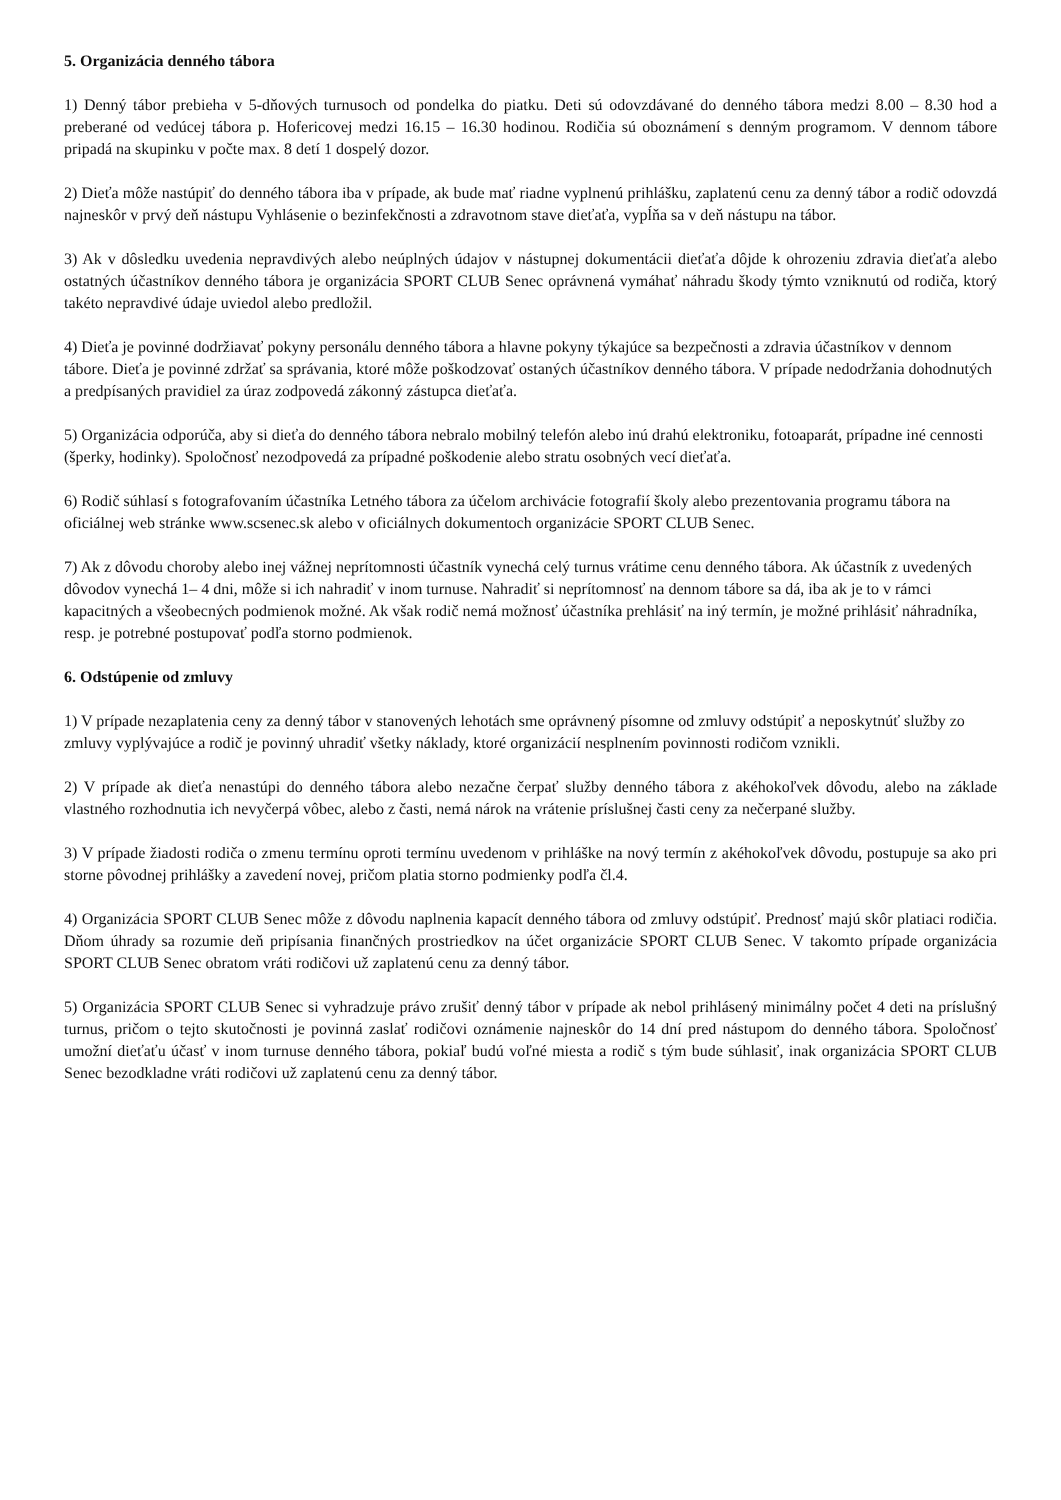5. Organizácia denného tábora
1) Denný tábor prebieha v 5-dňových turnusoch od pondelka do piatku. Deti sú odovzdávané do denného tábora medzi 8.00 – 8.30 hod a preberané od vedúcej tábora p. Hofericovej medzi 16.15 – 16.30 hodinou. Rodičia sú oboznámení s denným programom. V dennom tábore pripadá na skupinku v počte max. 8 detí 1 dospelý dozor.
2) Dieťa môže nastúpiť do denného tábora iba v prípade, ak bude mať riadne vyplnenú prihlášku, zaplatenú cenu za denný tábor a rodič odovzdá najneskôr v prvý deň nástupu Vyhlásenie o bezinfekčnosti a zdravotnom stave dieťaťa, vypĺňa sa v deň nástupu na tábor.
3) Ak v dôsledku uvedenia nepravdivých alebo neúplných údajov v nástupnej dokumentácii dieťaťa dôjde k ohrozeniu zdravia dieťaťa alebo ostatných účastníkov denného tábora je organizácia SPORT CLUB Senec oprávnená vymáhať náhradu škody týmto vzniknutú od rodiča, ktorý takéto nepravdivé údaje uviedol alebo predložil.
4) Dieťa je povinné dodržiavať pokyny personálu denného tábora a hlavne pokyny týkajúce sa bezpečnosti a zdravia účastníkov v dennom tábore. Dieťa je povinné zdržať sa správania, ktoré môže poškodzovať ostaných účastníkov denného tábora. V prípade nedodržania dohodnutých a predpísaných pravidiel za úraz zodpovedá zákonný zástupca dieťaťa.
5) Organizácia odporúča, aby si dieťa do denného tábora nebralo mobilný telefón alebo inú drahú elektroniku, fotoaparát, prípadne iné cennosti (šperky, hodinky). Spoločnosť nezodpovedá za prípadné poškodenie alebo stratu osobných vecí dieťaťa.
6) Rodič súhlasí s fotografovaním účastníka Letného tábora za účelom archivácie fotografií školy alebo prezentovania programu tábora na oficiálnej web stránke www.scsenec.sk alebo v oficiálnych dokumentoch organizácie SPORT CLUB Senec.
7) Ak z dôvodu choroby alebo inej vážnej neprítomnosti účastník vynechá celý turnus vrátime cenu denného tábora. Ak účastník z uvedených dôvodov vynechá 1– 4 dni, môže si ich nahradiť v inom turnuse. Nahradiť si neprítomnosť na dennom tábore sa dá, iba ak je to v rámci kapacitných a všeobecných podmienok možné. Ak však rodič nemá možnosť účastníka prehlásiť na iný termín, je možné prihlásiť náhradníka, resp. je potrebné postupovať podľa storno podmienok.
6. Odstúpenie od zmluvy
1) V prípade nezaplatenia ceny za denný tábor v stanovených lehotách sme oprávnený písomne od zmluvy odstúpiť a neposkytnúť služby zo zmluvy vyplývajúce a rodič je povinný uhradiť všetky náklady, ktoré organizácií nesplnením povinnosti rodičom vznikli.
2) V prípade ak dieťa nenastúpi do denného tábora alebo nezačne čerpať služby denného tábora z akéhokoľvek dôvodu, alebo na základe vlastného rozhodnutia ich nevyčerpá vôbec, alebo z časti, nemá nárok na vrátenie príslušnej časti ceny za nečerpané služby.
3) V prípade žiadosti rodiča o zmenu termínu oproti termínu uvedenom v prihláške na nový termín z akéhokoľvek dôvodu, postupuje sa ako pri storne pôvodnej prihlášky a zavedení novej, pričom platia storno podmienky podľa čl.4.
4) Organizácia SPORT CLUB Senec môže z dôvodu naplnenia kapacít denného tábora od zmluvy odstúpiť. Prednosť majú skôr platiaci rodičia. Dňom úhrady sa rozumie deň pripísania finančných prostriedkov na účet organizácie SPORT CLUB Senec. V takomto prípade organizácia SPORT CLUB Senec obratom vráti rodičovi už zaplatenú cenu za denný tábor.
5) Organizácia SPORT CLUB Senec si vyhradzuje právo zrušiť denný tábor v prípade ak nebol prihlásený minimálny počet 4 deti na príslušný turnus, pričom o tejto skutočnosti je povinná zaslať rodičovi oznámenie najneskôr do 14 dní pred nástupom do denného tábora. Spoločnosť umožní dieťaťu účasť v inom turnuse denného tábora, pokiaľ budú voľné miesta a rodič s tým bude súhlasiť, inak organizácia SPORT CLUB Senec bezodkladne vráti rodičovi už zaplatenú cenu za denný tábor.